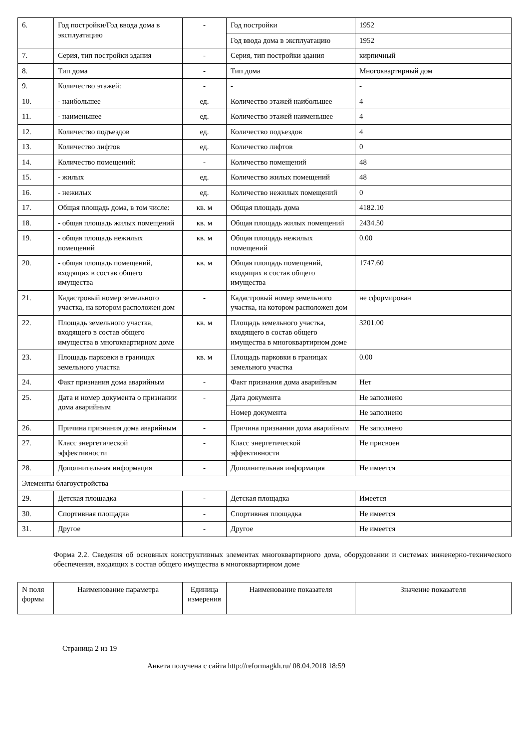| 6. | Год постройки/Год ввода дома в эксплуатацию | - | Год постройки | 1952 |
| | | | Год ввода дома в эксплуатацию | 1952 |
| 7. | Серия, тип постройки здания | - | Серия, тип постройки здания | кирпичный |
| 8. | Тип дома | - | Тип дома | Многоквартирный дом |
| 9. | Количество этажей: | - | - | - |
| 10. | - наибольшее | ед. | Количество этажей наибольшее | 4 |
| 11. | - наименьшее | ед. | Количество этажей наименьшее | 4 |
| 12. | Количество подъездов | ед. | Количество подъездов | 4 |
| 13. | Количество лифтов | ед. | Количество лифтов | 0 |
| 14. | Количество помещений: | - | Количество помещений | 48 |
| 15. | - жилых | ед. | Количество жилых помещений | 48 |
| 16. | - нежилых | ед. | Количество нежилых помещений | 0 |
| 17. | Общая площадь дома, в том числе: | кв. м | Общая площадь дома | 4182.10 |
| 18. | - общая площадь жилых помещений | кв. м | Общая площадь жилых помещений | 2434.50 |
| 19. | - общая площадь нежилых помещений | кв. м | Общая площадь нежилых помещений | 0.00 |
| 20. | - общая площадь помещений, входящих в состав общего имущества | кв. м | Общая площадь помещений, входящих в состав общего имущества | 1747.60 |
| 21. | Кадастровый номер земельного участка, на котором расположен дом | - | Кадастровый номер земельного участка, на котором расположен дом | не сформирован |
| 22. | Площадь земельного участка, входящего в состав общего имущества в многоквартирном доме | кв. м | Площадь земельного участка, входящего в состав общего имущества в многоквартирном доме | 3201.00 |
| 23. | Площадь парковки в границах земельного участка | кв. м | Площадь парковки в границах земельного участка | 0.00 |
| 24. | Факт признания дома аварийным | - | Факт признания дома аварийным | Нет |
| 25. | Дата и номер документа о признании дома аварийным | - | Дата документа | Не заполнено |
| | | | Номер документа | Не заполнено |
| 26. | Причина признания дома аварийным | - | Причина признания дома аварийным | Не заполнено |
| 27. | Класс энергетической эффективности | - | Класс энергетической эффективности | Не присвоен |
| 28. | Дополнительная информация | - | Дополнительная информация | Не имеется |
| Элементы благоустройства | | | | |
| 29. | Детская площадка | - | Детская площадка | Имеется |
| 30. | Спортивная площадка | - | Спортивная площадка | Не имеется |
| 31. | Другое | - | Другое | Не имеется |
Форма 2.2. Сведения об основных конструктивных элементах многоквартирного дома, оборудовании и системах инженерно-технического обеспечения, входящих в состав общего имущества в многоквартирном доме
| N поля формы | Наименование параметра | Единица измерения | Наименование показателя | Значение показателя |
| --- | --- | --- | --- | --- |
Страница 2 из 19
Анкета получена с сайта http://reformagkh.ru/ 08.04.2018 18:59